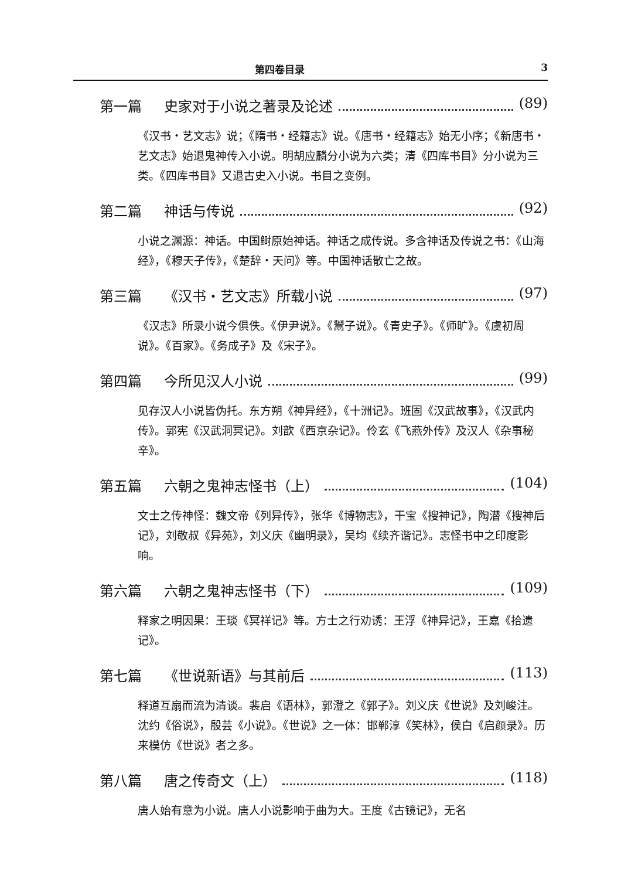第四卷目录 3
第一篇 史家对于小说之著录及论述 (89)
《汉书・艺文志》说；《隋书・经籍志》说。《唐书・经籍志》始无小序；《新唐书・艺文志》始退鬼神传入小说。明胡应麟分小说为六类；清《四库书目》分小说为三类。《四库书目》又退古史入小说。书目之变例。
第二篇 神话与传说 (92)
小说之渊源：神话。中国鲥原始神话。神话之成传说。多含神话及传说之书：《山海经》，《穆天子传》，《楚辞・天问》等。中国神话散亡之故。
第三篇 《汉书・艺文志》所载小说 (97)
《汉志》所录小说今俱佚。《伊尹说》。《鬻子说》。《青史子》。《师旷》。《虞初周说》。《百家》。《务成子》及《宋子》。
第四篇 今所见汉人小说 (99)
见存汉人小说皆伪托。东方朔《神异经》，《十洲记》。班固《汉武故事》，《汉武内传》。郭宪《汉武洞冥记》。刘歆《西京杂记》。伶玄《飞燕外传》及汉人《杂事秘辛》。
第五篇 六朝之鬼神志怪书（上） (104)
文士之传神怪：魏文帝《列异传》，张华《博物志》，干宝《搜神记》，陶潜《搜神后记》，刘敬叔《异苑》，刘义庆《幽明录》，吴均《续齐谐记》。志怪书中之印度影响。
第六篇 六朝之鬼神志怪书（下） (109)
释家之明因果：王琰《冥祥记》等。方士之行劝诱：王浮《神异记》，王嘉《拾遗记》。
第七篇 《世说新语》与其前后 (113)
释道互扇而流为清谈。裴启《语林》，郭澄之《郭子》。刘义庆《世说》及刘峻注。沈约《俗说》，殷芸《小说》。《世说》之一体：邯郸淳《笑林》，侯白《启颜录》。历来模仿《世说》者之多。
第八篇 唐之传奇文（上） (118)
唐人始有意为小说。唐人小说影响于曲为大。王度《古镜记》，无名